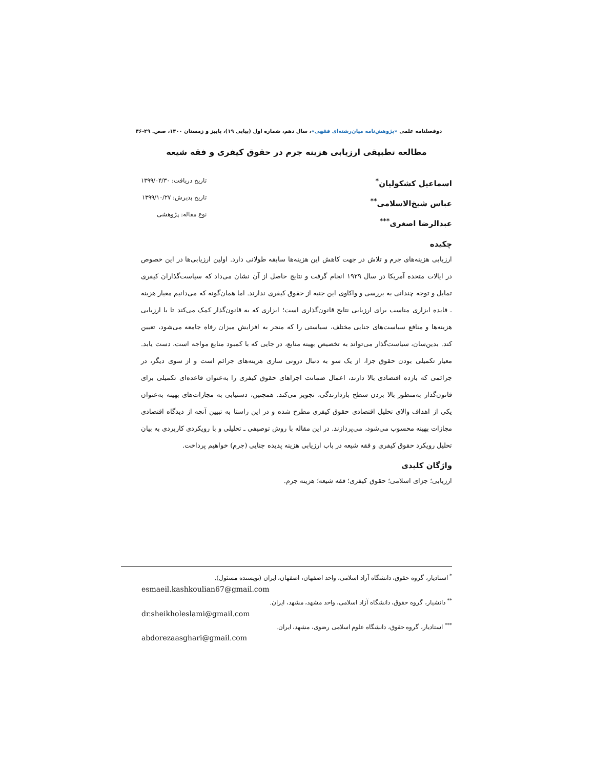دوفصلنامه علمی «پژوهش‌نامه میان‌رشته‌ای فقهی»، سال دهم، شماره اول (پیاپی ۱۹)، پاییز و زمستان ۱۴۰۰، صص. ۲۹-۴۶
مطالعه تطبیقی ارزیابی هزینه جرم در حقوق کیفری و فقه شیعه
اسماعیل کشکولیان<sup>*</sup>
عباس شیخ‌الاسلامی<sup>**</sup>
عبدالرضا اصغری<sup>***</sup>
تاریخ دریافت: ۱۳۹۹/۰۴/۳۰
تاریخ پذیرش: ۱۳۹۹/۱۰/۲۷
نوع مقاله: پژوهشی
چکیده
ارزیابی هزینه‌های جرم و تلاش در جهت کاهش این هزینه‌ها سابقه طولانی دارد. اولین ارزیابی‌ها در این خصوص در ایالات متحده آمریکا در سال ۱۹۲۹ انجام گرفت و نتایج حاصل از آن نشان می‌داد که سیاست‌گذاران کیفری تمایل و توجه چندانی به بررسی و واکاوی این جنبه از حقوق کیفری ندارند. اما همان‌گونه که می‌دانیم معیار هزینه ـ فایده ابزاری مناسب برای ارزیابی نتایج قانون‌گذاری است؛ ابزاری که به قانون‌گذار کمک می‌کند تا با ارزیابی هزینه‌ها و منافع سیاست‌های جنایی مختلف، سیاستی را که منجر به افزایش میزان رفاه جامعه می‌شود، تعیین کند. بدین‌سان، سیاست‌گذار می‌تواند به تخصیص بهینه منابع، در جایی که با کمبود منابع مواجه است، دست یابد. معیار تکمیلی بودن حقوق جزا، از یک سو به دنبال درونی سازی هزینه‌های جرائم است و از سوی دیگر، در جرائمی که بازده اقتصادی بالا دارند، اعمال ضمانت اجراهای حقوق کیفری را به‌عنوان قاعده‌ای تکمیلی برای قانون‌گذار به‌منظور بالا بردن سطح بازدارندگی، تجویز می‌کند. همچنین، دستیابی به مجازات‌های بهینه به‌عنوان یکی از اهداف والای تحلیل اقتصادی حقوق کیفری مطرح شده و در این راستا به تبیین آنچه از دیدگاه اقتصادی مجازات بهینه محسوب می‌شود، می‌پردازند. در این مقاله با روش توصیفی ـ تحلیلی و با رویکردی کاربردی به بیان تحلیل رویکرد حقوق کیفری و فقه شیعه در باب ارزیابی هزینه پدیده جنایی (جرم) خواهیم پرداخت.
واژگان کلیدی
ارزیابی؛ جزای اسلامی؛ حقوق کیفری؛ فقه شیعه؛ هزینه جرم.
<sup>*</sup> استادیار، گروه حقوق، دانشگاه آزاد اسلامی، واحد اصفهان، اصفهان، ایران (نویسنده مسئول).
esmaeil.kashkoulian67@gmail.com
<sup>**</sup> دانشیار، گروه حقوق، دانشگاه آزاد اسلامی، واحد مشهد، مشهد، ایران.
dr.sheikholeslami@gmail.com
<sup>***</sup> استادیار، گروه حقوق، دانشگاه علوم اسلامی رضوی، مشهد، ایران.
abdorezaasghari@gmail.com